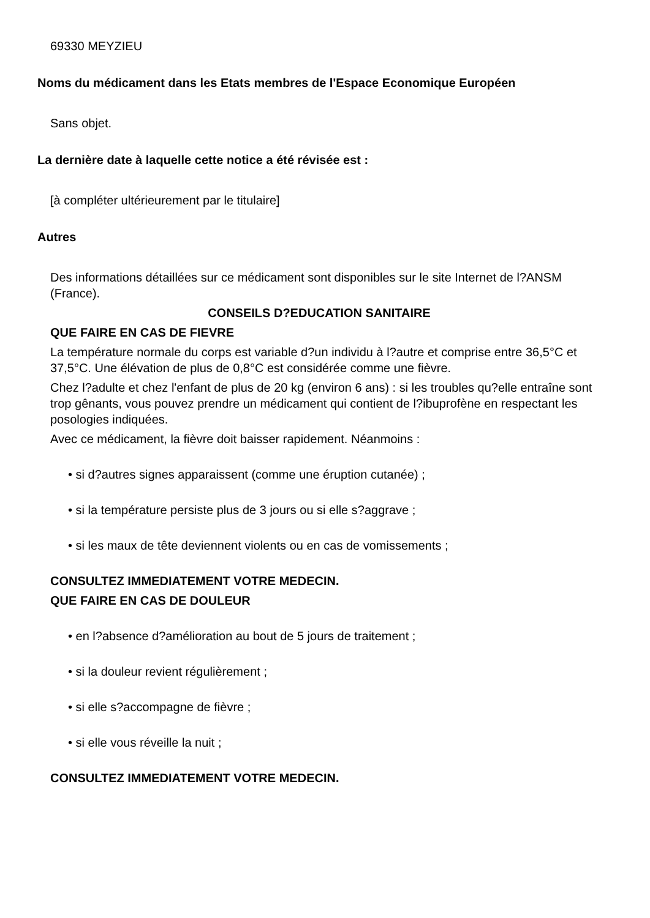69330 MEYZIEU
Noms du médicament dans les Etats membres de l'Espace Economique Européen
Sans objet.
La dernière date à laquelle cette notice a été révisée est :
[à compléter ultérieurement par le titulaire]
Autres
Des informations détaillées sur ce médicament sont disponibles sur le site Internet de l?ANSM (France).
CONSEILS D?EDUCATION SANITAIRE
QUE FAIRE EN CAS DE FIEVRE
La température normale du corps est variable d?un individu à l?autre et comprise entre 36,5°C et 37,5°C. Une élévation de plus de 0,8°C est considérée comme une fièvre.
Chez l?adulte et chez l'enfant de plus de 20 kg (environ 6 ans) : si les troubles qu?elle entraîne sont trop gênants, vous pouvez prendre un médicament qui contient de l?ibuprofène en respectant les posologies indiquées.
Avec ce médicament, la fièvre doit baisser rapidement. Néanmoins :
• si d?autres signes apparaissent (comme une éruption cutanée) ;
• si la température persiste plus de 3 jours ou si elle s?aggrave ;
• si les maux de tête deviennent violents ou en cas de vomissements ;
CONSULTEZ IMMEDIATEMENT VOTRE MEDECIN.
QUE FAIRE EN CAS DE DOULEUR
• en l?absence d?amélioration au bout de 5 jours de traitement ;
• si la douleur revient régulièrement ;
• si elle s?accompagne de fièvre ;
• si elle vous réveille la nuit ;
CONSULTEZ IMMEDIATEMENT VOTRE MEDECIN.